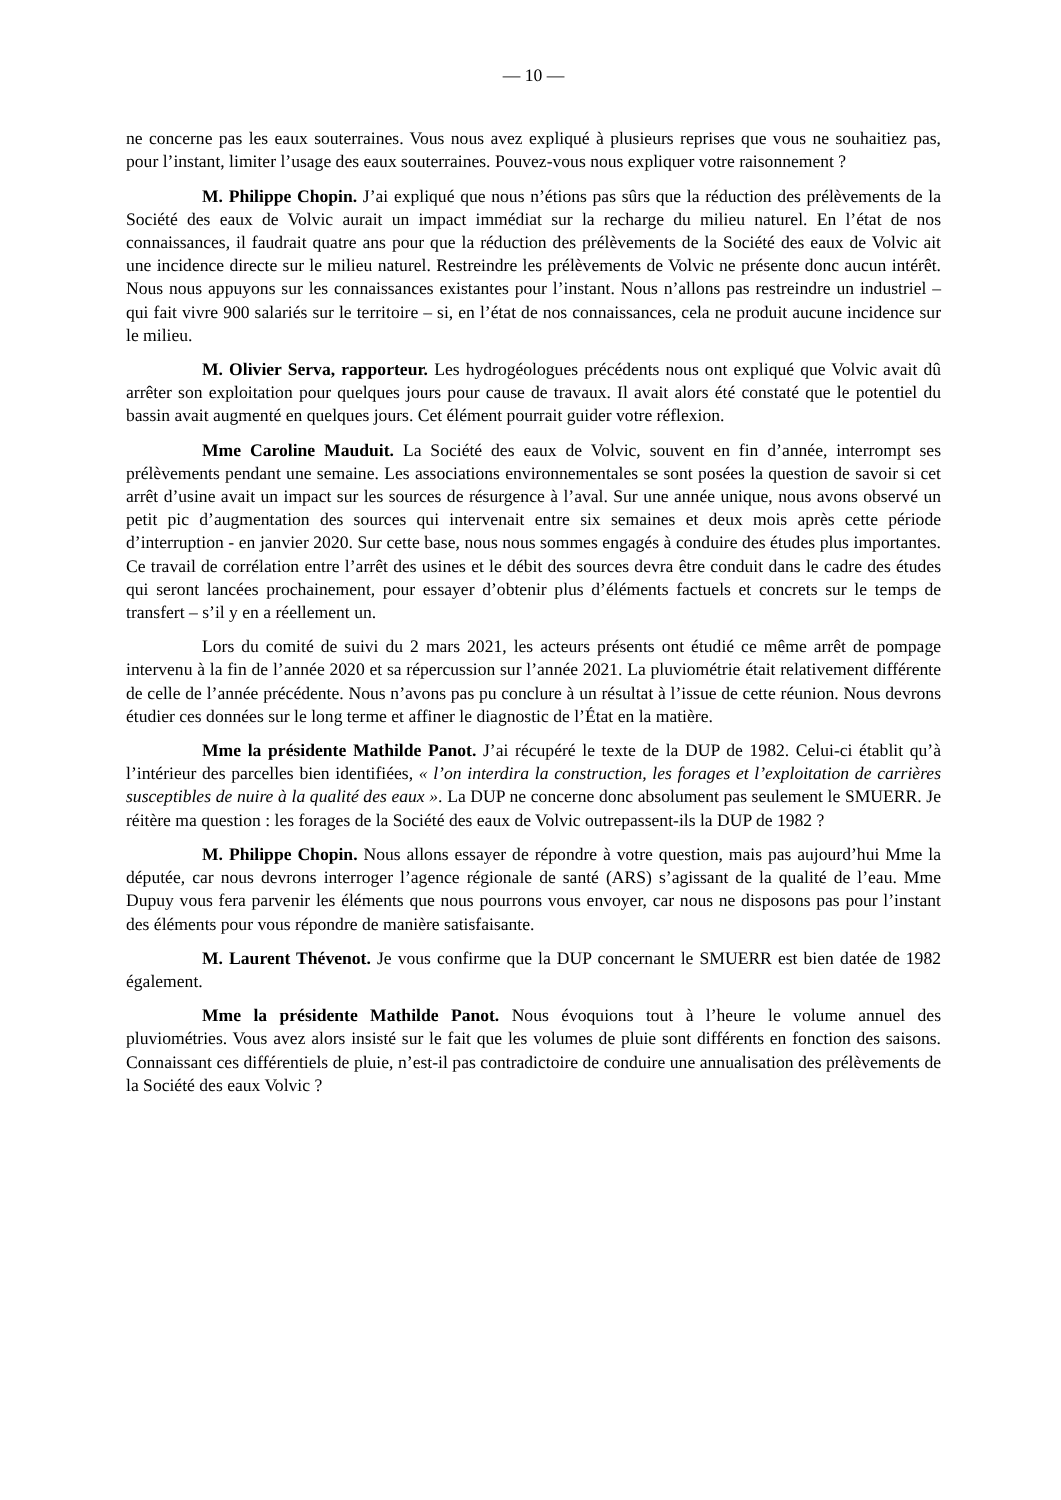— 10 —
ne concerne pas les eaux souterraines. Vous nous avez expliqué à plusieurs reprises que vous ne souhaitiez pas, pour l’instant, limiter l’usage des eaux souterraines. Pouvez-vous nous expliquer votre raisonnement ?
M. Philippe Chopin. J’ai expliqué que nous n’étions pas sûrs que la réduction des prélèvements de la Société des eaux de Volvic aurait un impact immédiat sur la recharge du milieu naturel. En l’état de nos connaissances, il faudrait quatre ans pour que la réduction des prélèvements de la Société des eaux de Volvic ait une incidence directe sur le milieu naturel. Restreindre les prélèvements de Volvic ne présente donc aucun intérêt. Nous nous appuyons sur les connaissances existantes pour l’instant. Nous n’allons pas restreindre un industriel – qui fait vivre 900 salariés sur le territoire – si, en l’état de nos connaissances, cela ne produit aucune incidence sur le milieu.
M. Olivier Serva, rapporteur. Les hydrogéologues précédents nous ont expliqué que Volvic avait dû arrêter son exploitation pour quelques jours pour cause de travaux. Il avait alors été constaté que le potentiel du bassin avait augmenté en quelques jours. Cet élément pourrait guider votre réflexion.
Mme Caroline Mauduit. La Société des eaux de Volvic, souvent en fin d’année, interrompt ses prélèvements pendant une semaine. Les associations environnementales se sont posées la question de savoir si cet arrêt d’usine avait un impact sur les sources de résurgence à l’aval. Sur une année unique, nous avons observé un petit pic d’augmentation des sources qui intervenait entre six semaines et deux mois après cette période d’interruption - en janvier 2020. Sur cette base, nous nous sommes engagés à conduire des études plus importantes. Ce travail de corrélation entre l’arrêt des usines et le débit des sources devra être conduit dans le cadre des études qui seront lancées prochainement, pour essayer d’obtenir plus d’éléments factuels et concrets sur le temps de transfert – s’il y en a réellement un.
Lors du comité de suivi du 2 mars 2021, les acteurs présents ont étudié ce même arrêt de pompage intervenu à la fin de l’année 2020 et sa répercussion sur l’année 2021. La pluviométrie était relativement différente de celle de l’année précédente. Nous n’avons pas pu conclure à un résultat à l’issue de cette réunion. Nous devrons étudier ces données sur le long terme et affiner le diagnostic de l’État en la matière.
Mme la présidente Mathilde Panot. J’ai récupéré le texte de la DUP de 1982. Celui-ci établit qu’à l’intérieur des parcelles bien identifiées, « l’on interdira la construction, les forages et l’exploitation de carrières susceptibles de nuire à la qualité des eaux ». La DUP ne concerne donc absolument pas seulement le SMUERR. Je réitère ma question : les forages de la Société des eaux de Volvic outrepassent-ils la DUP de 1982 ?
M. Philippe Chopin. Nous allons essayer de répondre à votre question, mais pas aujourd’hui Mme la députée, car nous devrons interroger l’agence régionale de santé (ARS) s’agissant de la qualité de l’eau. Mme Dupuy vous fera parvenir les éléments que nous pourrons vous envoyer, car nous ne disposons pas pour l’instant des éléments pour vous répondre de manière satisfaisante.
M. Laurent Thévenot. Je vous confirme que la DUP concernant le SMUERR est bien datée de 1982 également.
Mme la présidente Mathilde Panot. Nous évoquions tout à l’heure le volume annuel des pluviométries. Vous avez alors insisté sur le fait que les volumes de pluie sont différents en fonction des saisons. Connaissant ces différentiels de pluie, n’est-il pas contradictoire de conduire une annualisation des prélèvements de la Société des eaux Volvic ?